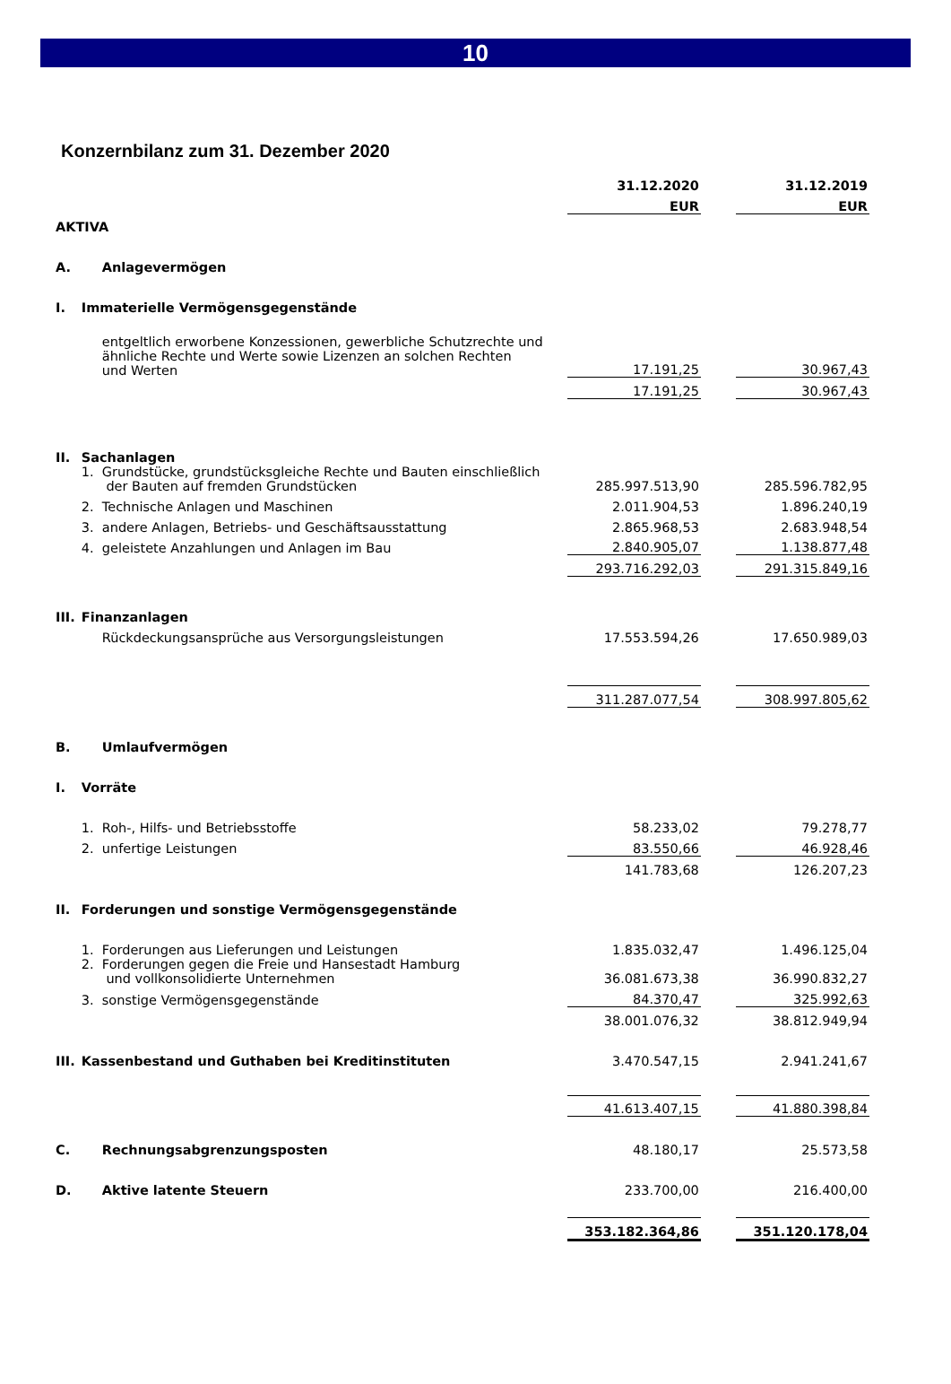10
Konzernbilanz zum 31. Dezember 2020
| | | 31.12.2020 | | 31.12.2019 |
| --- | --- | --- | --- | --- |
| | | EUR | | EUR |
| AKTIVA | | | | |
| A. | Anlagevermögen | | | |
| I. | Immaterielle Vermögensgegenstände | | | |
| | entgeltlich erworbene Konzessionen, gewerbliche Schutzrechte und ähnliche Rechte und Werte sowie Lizenzen an solchen Rechten und Werten | 17.191,25 | | 30.967,43 |
| | | 17.191,25 | | 30.967,43 |
| II. | Sachanlagen | | | |
| | 1. Grundstücke, grundstücksgleiche Rechte und Bauten einschließlich der Bauten auf fremden Grundstücken | 285.997.513,90 | | 285.596.782,95 |
| | 2. Technische Anlagen und Maschinen | 2.011.904,53 | | 1.896.240,19 |
| | 3. andere Anlagen, Betriebs- und Geschäftsausstattung | 2.865.968,53 | | 2.683.948,54 |
| | 4. geleistete Anzahlungen und Anlagen im Bau | 2.840.905,07 | | 1.138.877,48 |
| | | 293.716.292,03 | | 291.315.849,16 |
| III. | Finanzanlagen | | | |
| | Rückdeckungsansprüche aus Versorgungsleistungen | 17.553.594,26 | | 17.650.989,03 |
| | | 311.287.077,54 | | 308.997.805,62 |
| B. | Umlaufvermögen | | | |
| I. | Vorräte | | | |
| | 1. Roh-, Hilfs- und Betriebsstoffe | 58.233,02 | | 79.278,77 |
| | 2. unfertige Leistungen | 83.550,66 | | 46.928,46 |
| | | 141.783,68 | | 126.207,23 |
| II. | Forderungen und sonstige Vermögensgegenstände | | | |
| | 1. Forderungen aus Lieferungen und Leistungen | 1.835.032,47 | | 1.496.125,04 |
| | 2. Forderungen gegen die Freie und Hansestadt Hamburg und vollkonsolidierte Unternehmen | 36.081.673,38 | | 36.990.832,27 |
| | 3. sonstige Vermögensgegenstände | 84.370,47 | | 325.992,63 |
| | | 38.001.076,32 | | 38.812.949,94 |
| III. | Kassenbestand und Guthaben bei Kreditinstituten | 3.470.547,15 | | 2.941.241,67 |
| | | 41.613.407,15 | | 41.880.398,84 |
| C. | Rechnungsabgrenzungsposten | 48.180,17 | | 25.573,58 |
| D. | Aktive latente Steuern | 233.700,00 | | 216.400,00 |
| | | 353.182.364,86 | | 351.120.178,04 |